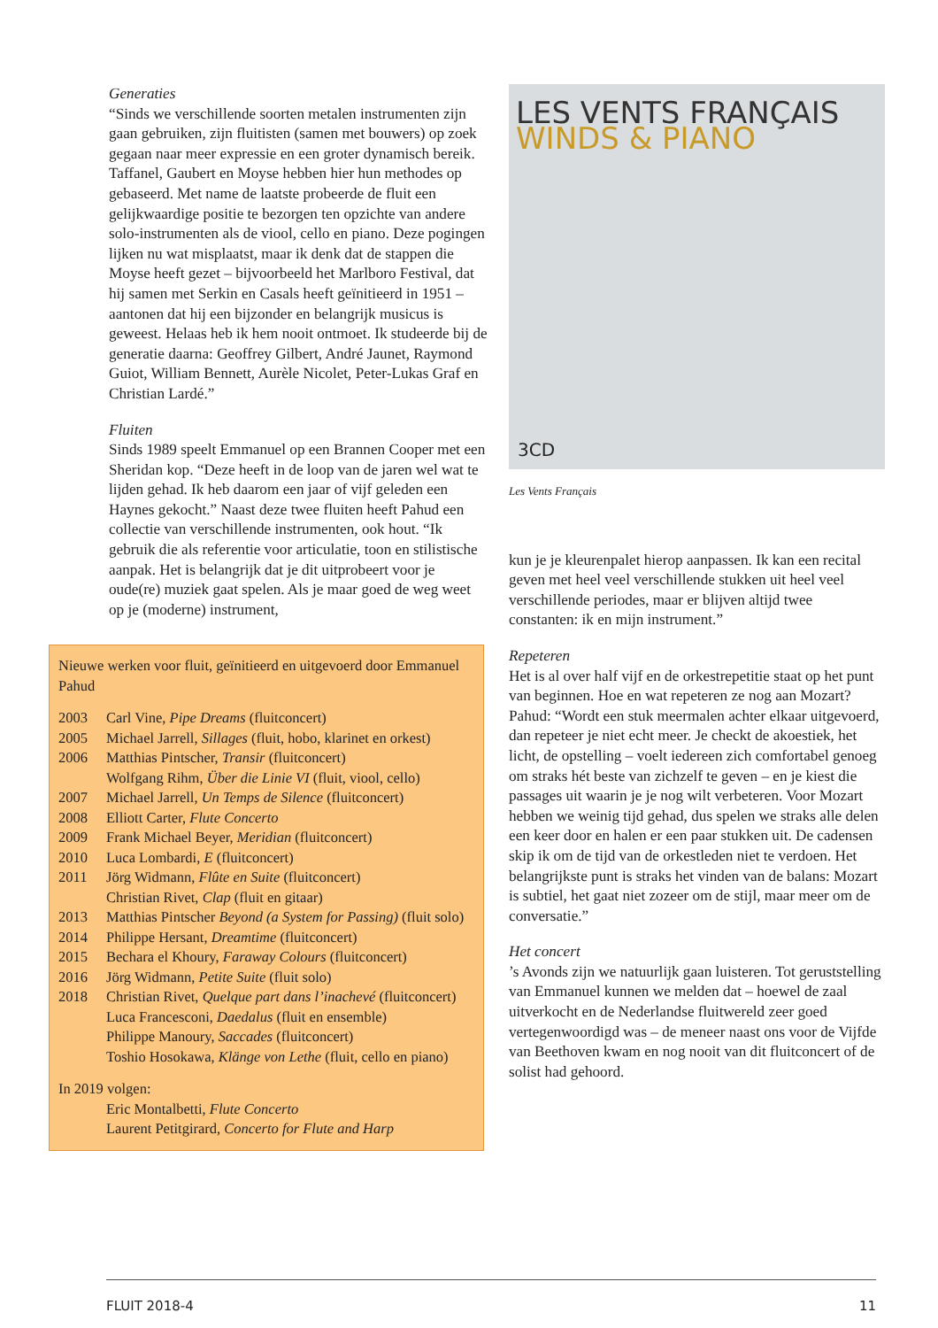Generaties
“Sinds we verschillende soorten metalen instrumenten zijn gaan gebruiken, zijn fluitisten (samen met bouwers) op zoek gegaan naar meer expressie en een groter dynamisch bereik. Taffanel, Gaubert en Moyse hebben hier hun methodes op gebaseerd. Met name de laatste probeerde de fluit een gelijkwaardige positie te bezorgen ten opzichte van andere solo-instrumenten als de viool, cello en piano. Deze pogingen lijken nu wat misplaatst, maar ik denk dat de stappen die Moyse heeft gezet – bijvoorbeeld het Marlboro Festival, dat hij samen met Serkin en Casals heeft geïnitieerd in 1951 – aantonen dat hij een bijzonder en belangrijk musicus is geweest. Helaas heb ik hem nooit ontmoet. Ik studeerde bij de generatie daarna: Geoffrey Gilbert, André Jaunet, Raymond Guiot, William Bennett, Aurèle Nicolet, Peter-Lukas Graf en Christian Lardé.”
Fluiten
Sinds 1989 speelt Emmanuel op een Brannen Cooper met een Sheridan kop. “Deze heeft in de loop van de jaren wel wat te lijden gehad. Ik heb daarom een jaar of vijf geleden een Haynes gekocht.” Naast deze twee fluiten heeft Pahud een collectie van verschillende instrumenten, ook hout. “Ik gebruik die als referentie voor articulatie, toon en stilistische aanpak. Het is belangrijk dat je dit uitprobeert voor je oude(re) muziek gaat spelen. Als je maar goed de weg weet op je (moderne) instrument,
Nieuwe werken voor fluit, geïnitieerd en uitgevoerd door Emmanuel Pahud
| 2003 | Carl Vine, Pipe Dreams (fluitconcert) |
| 2005 | Michael Jarrell, Sillages (fluit, hobo, klarinet en orkest) |
| 2006 | Matthias Pintscher, Transir (fluitconcert) |
| | Wolfgang Rihm, Über die Linie VI (fluit, viool, cello) |
| 2007 | Michael Jarrell, Un Temps de Silence (fluitconcert) |
| 2008 | Elliott Carter, Flute Concerto |
| 2009 | Frank Michael Beyer, Meridian (fluitconcert) |
| 2010 | Luca Lombardi, E (fluitconcert) |
| 2011 | Jörg Widmann, Flûte en Suite (fluitconcert) |
| | Christian Rivet, Clap (fluit en gitaar) |
| 2013 | Matthias Pintscher Beyond (a System for Passing) (fluit solo) |
| 2014 | Philippe Hersant, Dreamtime (fluitconcert) |
| 2015 | Bechara el Khoury, Faraway Colours (fluitconcert) |
| 2016 | Jörg Widmann, Petite Suite (fluit solo) |
| 2018 | Christian Rivet, Quelque part dans l’inachevé (fluitconcert) |
| | Luca Francesconi, Daedalus (fluit en ensemble) |
| | Philippe Manoury, Saccades (fluitconcert) |
| | Toshio Hosokawa, Klänge von Lethe (fluit, cello en piano) |
In 2019 volgen:
| | Eric Montalbetti, Flute Concerto |
| | Laurent Petitgirard, Concerto for Flute and Harp |
LES VENTS FRANÇAIS
WINDS & PIANO
3CD
Les Vents Français
kun je je kleurenpalet hierop aanpassen. Ik kan een recital geven met heel veel verschillende stukken uit heel veel verschillende periodes, maar er blijven altijd twee constanten: ik en mijn instrument.”
Repeteren
Het is al over half vijf en de orkestrepetitie staat op het punt van beginnen. Hoe en wat repeteren ze nog aan Mozart?
Pahud: “Wordt een stuk meermalen achter elkaar uitgevoerd, dan repeteer je niet echt meer. Je checkt de akoestiek, het licht, de opstelling – voelt iedereen zich comfortabel genoeg om straks hét beste van zichzelf te geven – en je kiest die passages uit waarin je je nog wilt verbeteren. Voor Mozart hebben we weinig tijd gehad, dus spelen we straks alle delen een keer door en halen er een paar stukken uit. De cadensen skip ik om de tijd van de orkestleden niet te verdoen. Het belangrijkste punt is straks het vinden van de balans: Mozart is subtiel, het gaat niet zozeer om de stijl, maar meer om de conversatie.”
Het concert’s Avonds zijn we natuurlijk gaan luisteren. Tot geruststelling van Emmanuel kunnen we melden dat – hoewel de zaal uitverkocht en de Nederlandse fluitwereld zeer goed vertegenwoordigd was – de meneer naast ons voor de Vijfde van Beethoven kwam en nog nooit van dit fluitconcert of de solist had gehoord.
FLUIT 2018-4 11